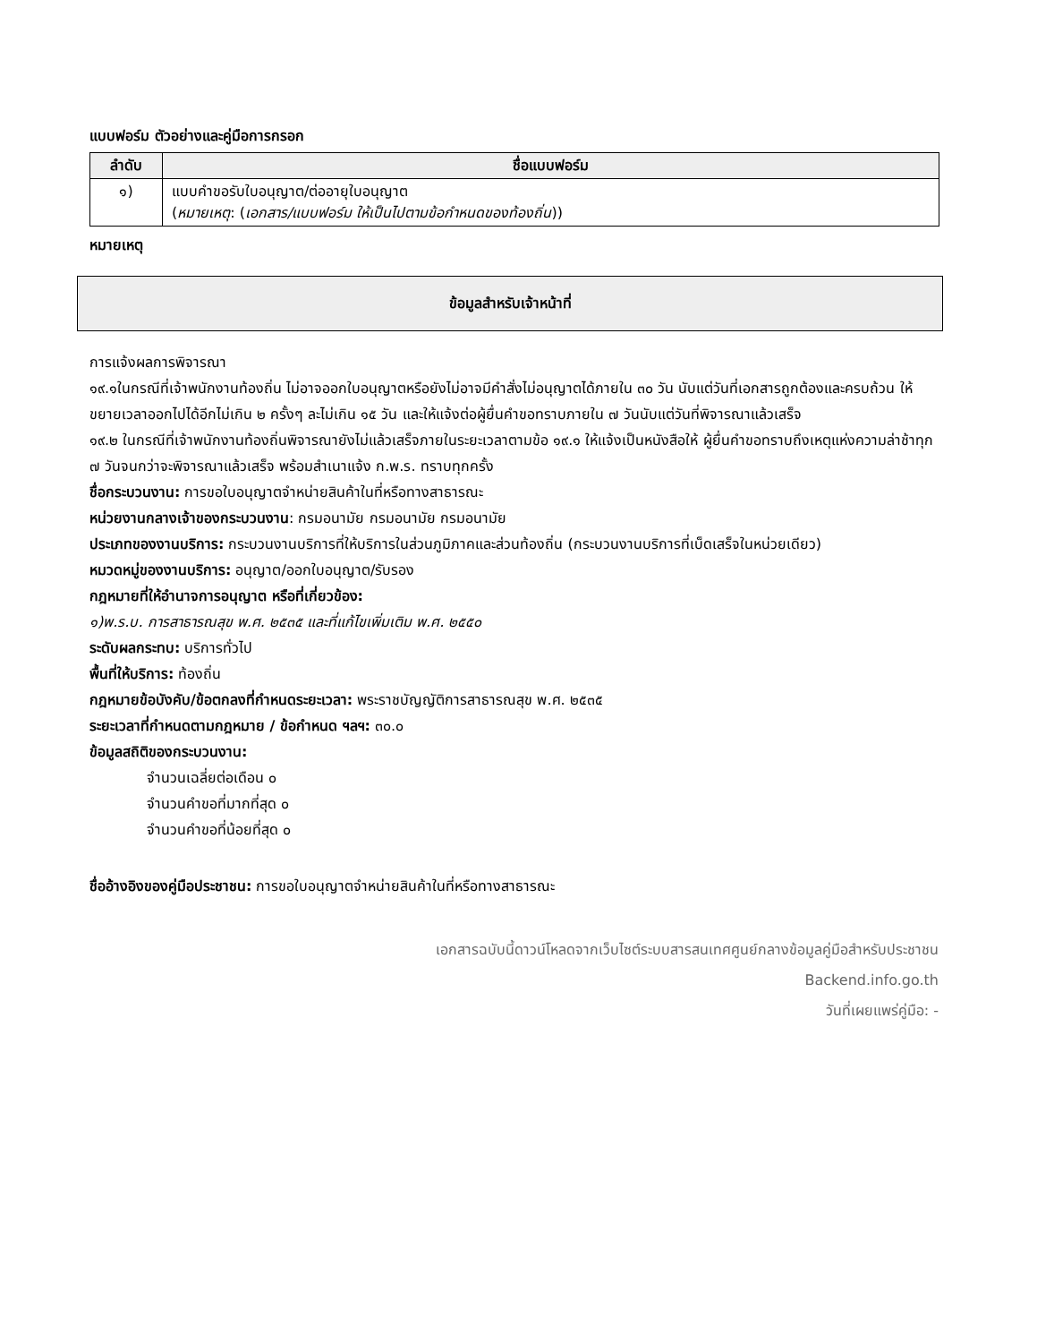แบบฟอร์ม ตัวอย่างและคู่มือการกรอก
| ลำดับ | ชื่อแบบฟอร์ม |
| --- | --- |
| ๑) | แบบคำขอรับใบอนุญาต/ต่ออายุใบอนุญาต ( หมายเหตุ : ( เอกสาร/แบบฟอร์ม ให้เป็นไปตามข้อกำหนดของท้องถิ่น )) |
หมายเหตุ
ข้อมูลสำหรับเจ้าหน้าที่
การแจ้งผลการพิจารณา
๑๙.๑ในกรณีที่เจ้าพนักงานท้องถิ่น ไม่อาจออกใบอนุญาตหรือยังไม่อาจมีคำสั่งไม่อนุญาตได้ภายใน ๓๐ วัน นับแต่วันที่เอกสารถูกต้องและครบถ้วน ให้ขยายเวลาออกไปได้อีกไม่เกิน ๒ ครั้งๆ ละไม่เกิน ๑๕ วัน และให้แจ้งต่อผู้ยื่นคำขอทราบภายใน ๗ วันนับแต่วันที่พิจารณาแล้วเสร็จ
๑๙.๒ ในกรณีที่เจ้าพนักงานท้องถิ่นพิจารณายังไม่แล้วเสร็จภายในระยะเวลาตามข้อ ๑๙.๑ ให้แจ้งเป็นหนังสือให้ ผู้ยื่นคำขอทราบถึงเหตุแห่งความล่าช้าทุก ๗ วันจนกว่าจะพิจารณาแล้วเสร็จ พร้อมสำเนาแจ้ง ก.พ.ร. ทราบทุกครั้ง
ชื่อกระบวนงาน: การขอใบอนุญาตจำหน่ายสินค้าในที่หรือทางสาธารณะ
หน่วยงานกลางเจ้าของกระบวนงาน: กรมอนามัย กรมอนามัย กรมอนามัย
ประเภทของงานบริการ: กระบวนงานบริการที่ให้บริการในส่วนภูมิภาคและส่วนท้องถิ่น (กระบวนงานบริการที่เบ็ดเสร็จในหน่วยเดียว)
หมวดหมู่ของงานบริการ: อนุญาต/ออกใบอนุญาต/รับรอง
กฎหมายที่ให้อำนาจการอนุญาต หรือที่เกี่ยวข้อง:
๑)พ.ร.บ. การสาธารณสุข พ.ศ. ๒๕๓๕ และที่แก้ไขเพิ่มเติม พ.ศ. ๒๕๕๐
ระดับผลกระทบ: บริการทั่วไป
พื้นที่ให้บริการ: ท้องถิ่น
กฎหมายข้อบังคับ/ข้อตกลงที่กำหนดระยะเวลา: พระราชบัญญัติการสาธารณสุข พ.ศ. ๒๕๓๕
ระยะเวลาที่กำหนดตามกฎหมาย / ข้อกำหนด ฯลฯ: ๓๐.๐
ข้อมูลสถิติของกระบวนงาน:
จำนวนเฉลี่ยต่อเดือน ๐
จำนวนคำขอที่มากที่สุด ๐
จำนวนคำขอที่น้อยที่สุด ๐
ชื่ออ้างอิงของคู่มือประชาชน: การขอใบอนุญาตจำหน่ายสินค้าในที่หรือทางสาธารณะ
เอกสารฉบับนี้ดาวน์โหลดจากเว็บไซต์ระบบสารสนเทศศูนย์กลางข้อมูลคู่มือสำหรับประชาชน
Backend.info.go.th
วันที่เผยแพร่คู่มือ: -